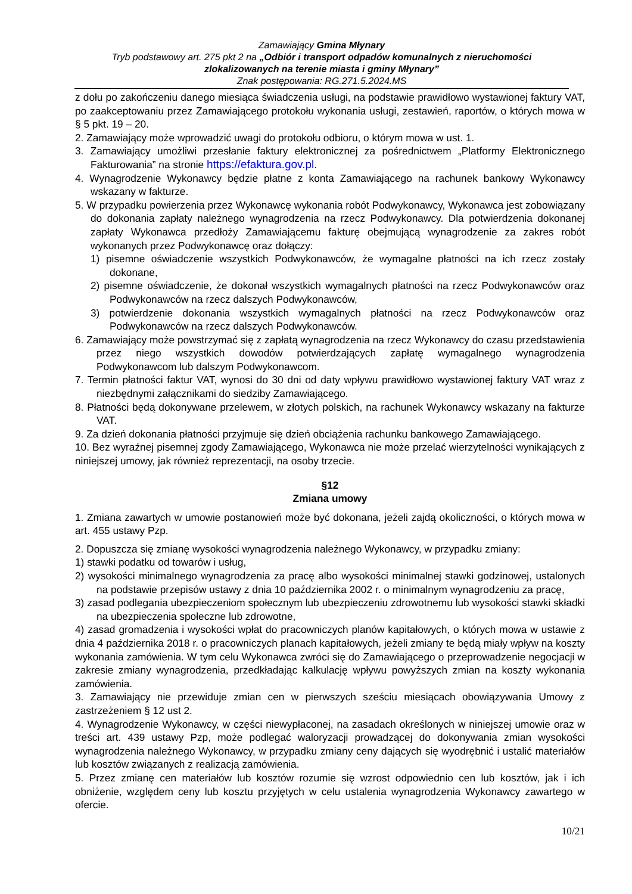Zamawiający Gmina Młynary
Tryb podstawowy art. 275 pkt 2 na „Odbiór i transport odpadów komunalnych z nieruchomości zlokalizowanych na terenie miasta i gminy Młynary”
Znak postępowania: RG.271.5.2024.MS
z dołu po zakończeniu danego miesiąca świadczenia usługi, na podstawie prawidłowo wystawionej faktury VAT, po zaakceptowaniu przez Zamawiającego protokołu wykonania usługi, zestawień, raportów, o których mowa w § 5 pkt. 19 – 20.
2. Zamawiający może wprowadzić uwagi do protokołu odbioru, o którym mowa w ust. 1.
3. Zamawiający umożliwi przesłanie faktury elektronicznej za pośrednictwem „Platformy Elektronicznego Fakturowania” na stronie https://efaktura.gov.pl.
4. Wynagrodzenie Wykonawcy będzie płatne z konta Zamawiającego na rachunek bankowy Wykonawcy wskazany w fakturze.
5. W przypadku powierzenia przez Wykonawcę wykonania robót Podwykonawcy, Wykonawca jest zobowiązany do dokonania zapłaty należnego wynagrodzenia na rzecz Podwykonawcy. Dla potwierdzenia dokonanej zapłaty Wykonawca przedłoży Zamawiającemu fakturę obejmującą wynagrodzenie za zakres robót wykonanych przez Podwykonawcę oraz dołączy:
1) pisemne oświadczenie wszystkich Podwykonawców, że wymagalne płatności na ich rzecz zostały dokonane,
2) pisemne oświadczenie, że dokonał wszystkich wymagalnych płatności na rzecz Podwykonawców oraz Podwykonawców na rzecz dalszych Podwykonawców,
3) potwierdzenie dokonania wszystkich wymagalnych płatności na rzecz Podwykonawców oraz Podwykonawców na rzecz dalszych Podwykonawców.
6. Zamawiający może powstrzymać się z zapłatą wynagrodzenia na rzecz Wykonawcy do czasu przedstawienia przez niego wszystkich dowodów potwierdzających zapłatę wymagalnego wynagrodzenia Podwykonawcom lub dalszym Podwykonawcom.
7. Termin płatności faktur VAT, wynosi do 30 dni od daty wpływu prawidłowo wystawionej faktury VAT wraz z niezbędnymi załącznikami do siedziby Zamawiającego.
8. Płatności będą dokonywane przelewem, w złotych polskich, na rachunek Wykonawcy wskazany na fakturze VAT.
9. Za dzień dokonania płatności przyjmuje się dzień obciążenia rachunku bankowego Zamawiającego.
10. Bez wyraźnej pisemnej zgody Zamawiającego, Wykonawca nie może przelać wierzytelności wynikających z niniejszej umowy, jak również reprezentacji, na osoby trzecie.
§12
Zmiana umowy
1. Zmiana zawartych w umowie postanowień może być dokonana, jeżeli zajdą okoliczności, o których mowa w art. 455 ustawy Pzp.
2. Dopuszcza się zmianę wysokości wynagrodzenia należnego Wykonawcy, w przypadku zmiany:
1) stawki podatku od towarów i usług,
2) wysokości minimalnego wynagrodzenia za pracę albo wysokości minimalnej stawki godzinowej, ustalonych na podstawie przepisów ustawy z dnia 10 października 2002 r. o minimalnym wynagrodzeniu za pracę,
3) zasad podlegania ubezpieczeniom społecznym lub ubezpieczeniu zdrowotnemu lub wysokości stawki składki na ubezpieczenia społeczne lub zdrowotne,
4) zasad gromadzenia i wysokości wpłat do pracowniczych planów kapitałowych, o których mowa w ustawie z dnia 4 października 2018 r. o pracowniczych planach kapitałowych, jeżeli zmiany te będą miały wpływ na koszty wykonania zamówienia. W tym celu Wykonawca zwróci się do Zamawiającego o przeprowadzenie negocjacji w zakresie zmiany wynagrodzenia, przedkładając kalkulację wpływu powyższych zmian na koszty wykonania zamówienia.
3. Zamawiający nie przewiduje zmian cen w pierwszych sześciu miesiącach obowiązywania Umowy z zastrzeżeniem § 12 ust 2.
4. Wynagrodzenie Wykonawcy, w części niewypłaconej, na zasadach określonych w niniejszej umowie oraz w treści art. 439 ustawy Pzp, może podlegać waloryzacji prowadzącej do dokonywania zmian wysokości wynagrodzenia należnego Wykonawcy, w przypadku zmiany ceny dających się wyodrębnić i ustalić materiałów lub kosztów związanych z realizacją zamówienia.
5. Przez zmianę cen materiałów lub kosztów rozumie się wzrost odpowiednio cen lub kosztów, jak i ich obniżenie, względem ceny lub kosztu przyjętych w celu ustalenia wynagrodzenia Wykonawcy zawartego w ofercie.
10/21